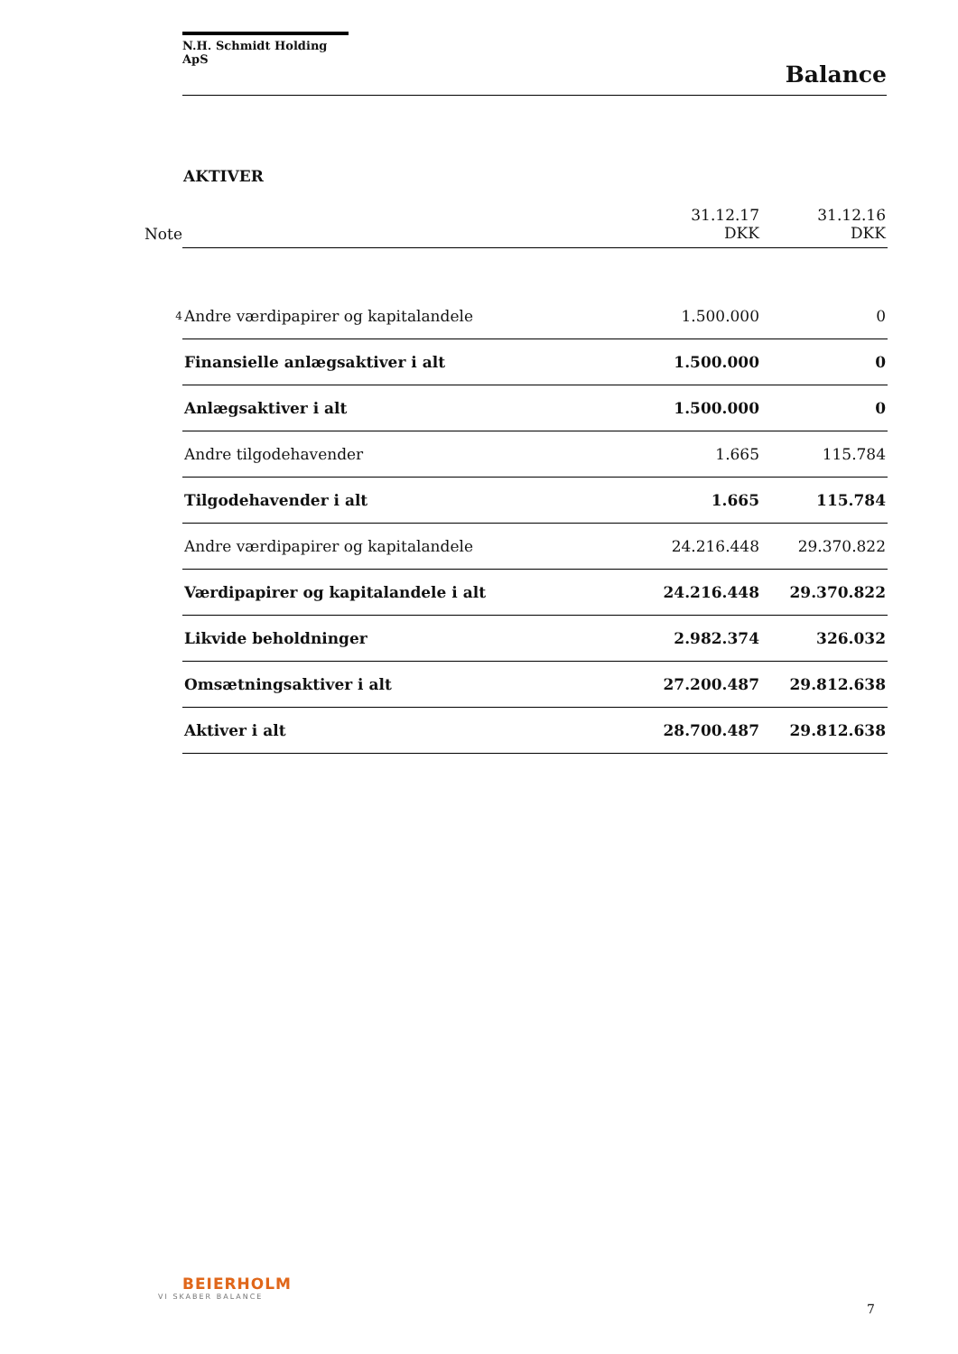N.H. Schmidt Holding ApS
Balance
AKTIVER
| Note | | 31.12.17 DKK | 31.12.16 DKK |
| 4 | Andre værdipapirer og kapitalandele | 1.500.000 | 0 |
| | Finansielle anlægsaktiver i alt | 1.500.000 | 0 |
| | Anlægsaktiver i alt | 1.500.000 | 0 |
| | Andre tilgodehavender | 1.665 | 115.784 |
| | Tilgodehavender i alt | 1.665 | 115.784 |
| | Andre værdipapirer og kapitalandele | 24.216.448 | 29.370.822 |
| | Værdipapirer og kapitalandele i alt | 24.216.448 | 29.370.822 |
| | Likvide beholdninger | 2.982.374 | 326.032 |
| | Omsætningsaktiver i alt | 27.200.487 | 29.812.638 |
| | Aktiver i alt | 28.700.487 | 29.812.638 |
BEIERHOLM
VI SKABER BALANCE
7